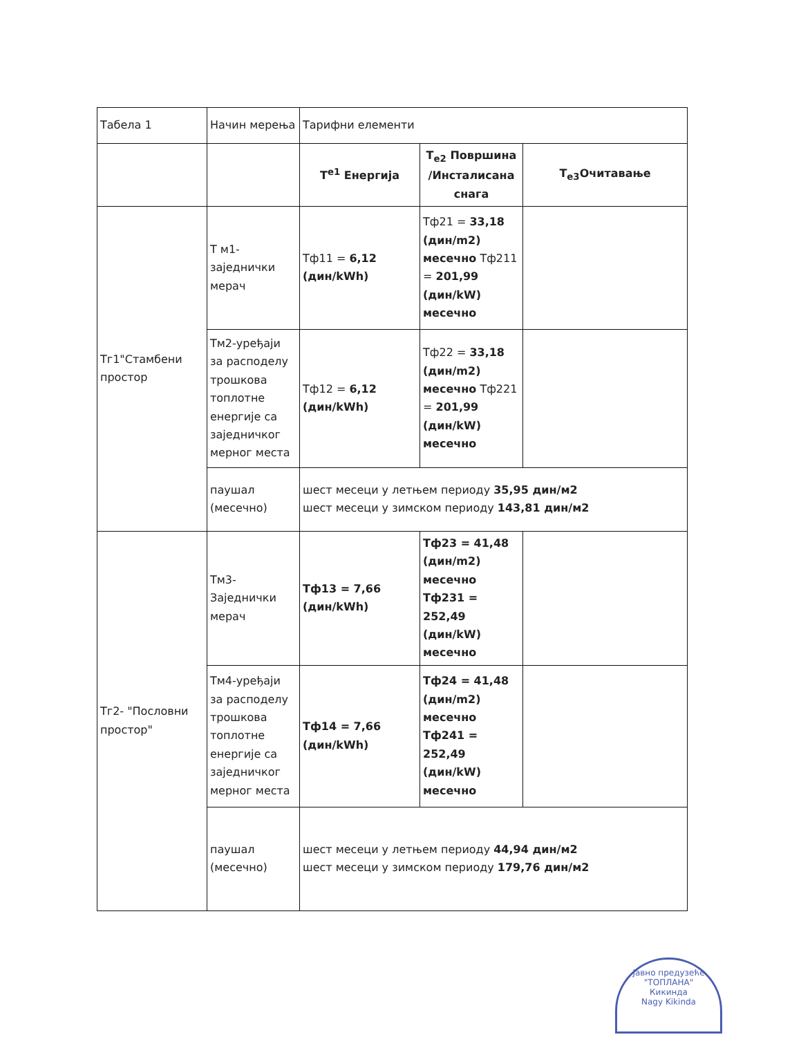| Табела 1 | Начин мерења | Тарифни елементи | | |
| | | T<sup>e1</sup> Енергија | T<sub>e2</sub> Површина /Инсталисана снага | T<sub>e3</sub>Очитавање |
| Тг1"Стамбени простор | Т м1-заједнички мерач | Тф11 = 6,12 (дин/kWh) | Тф21 = 33,18 (дин/m2) месечно Тф211 = 201,99 (дин/kW) месечно | |
| | Тм2-уређаји за расподелу трошкова топлотне енергије са заједничког мерног места | Тф12 = 6,12 (дин/kWh) | Тф22 = 33,18 (дин/m2) месечно Тф221 = 201,99 (дин/kW) месечно | |
| | паушал (месечно) | шест месеци у летњем периоду 35,95 дин/м2 шест месеци у зимском периоду 143,81 дин/м2 | | |
| Тг2- "Пословни простор" | Тм3-Заједнички мерач | Тф13 = 7,66 (дин/kWh) | Тф23 = 41,48 (дин/m2) месечно Тф231 = 252,49 (дин/kW) месечно | |
| | Тм4-уређаји за расподелу трошкова топлотне енергије са заједничког мерног места | Тф14 = 7,66 (дин/kWh) | Тф24 = 41,48 (дин/m2) месечно Тф241 = 252,49 (дин/kW) месечно | |
| | паушал (месечно) | шест месеци у летњем периоду 44,94 дин/м2 шест месеци у зимском периоду 179,76 дин/м2 | | |
Јавно предузеће
"ТОПЛАНА"
Кикинда
Nagy Kikinda